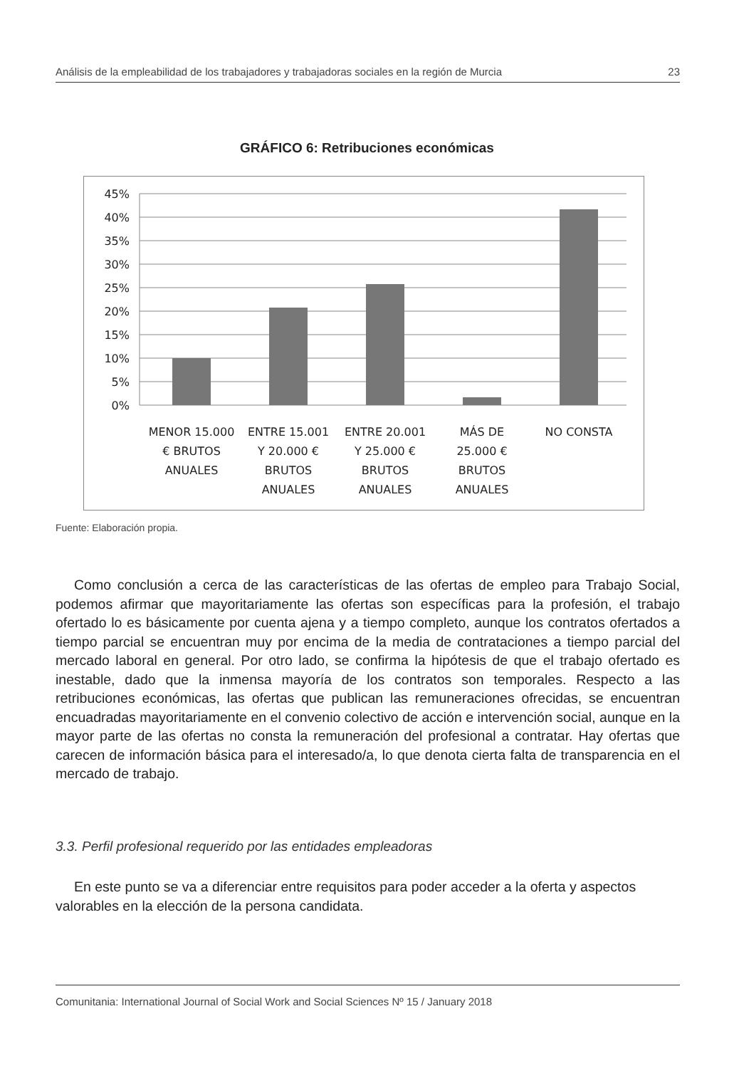Análisis de la empleabilidad de los trabajadores y trabajadoras sociales en la región de Murcia 23
GRÁFICO 6: Retribuciones económicas
45%
40%
35%
30%
25%
20%
15%
10%
5%
0%
MENOR 15.000
€ BRUTOS
ANUALES
ENTRE 15.001
Y 20.000 €
BRUTOS
ANUALES
ENTRE 20.001
Y 25.000 €
BRUTOS
ANUALES
MÁS DE
25.000 €
BRUTOS
ANUALES
NO CONSTA
Fuente: Elaboración propia.
Como conclusión a cerca de las características de las ofertas de empleo para Trabajo Social, podemos afirmar que mayoritariamente las ofertas son específicas para la profesión, el trabajo ofertado lo es básicamente por cuenta ajena y a tiempo completo, aunque los contratos ofertados a tiempo parcial se encuentran muy por encima de la media de contrataciones a tiempo parcial del mercado laboral en general. Por otro lado, se confirma la hipótesis de que el trabajo ofertado es inestable, dado que la inmensa mayoría de los contratos son temporales. Respecto a las retribuciones económicas, las ofertas que publican las remuneraciones ofrecidas, se encuentran encuadradas mayoritariamente en el convenio colectivo de acción e intervención social, aunque en la mayor parte de las ofertas no consta la remuneración del profesional a contratar. Hay ofertas que carecen de información básica para el interesado/a, lo que denota cierta falta de transparencia en el mercado de trabajo.
3.3. Perfil profesional requerido por las entidades empleadoras
En este punto se va a diferenciar entre requisitos para poder acceder a la oferta y aspectos valorables en la elección de la persona candidata.
Comunitania: International Journal of Social Work and Social Sciences Nº 15 / January 2018